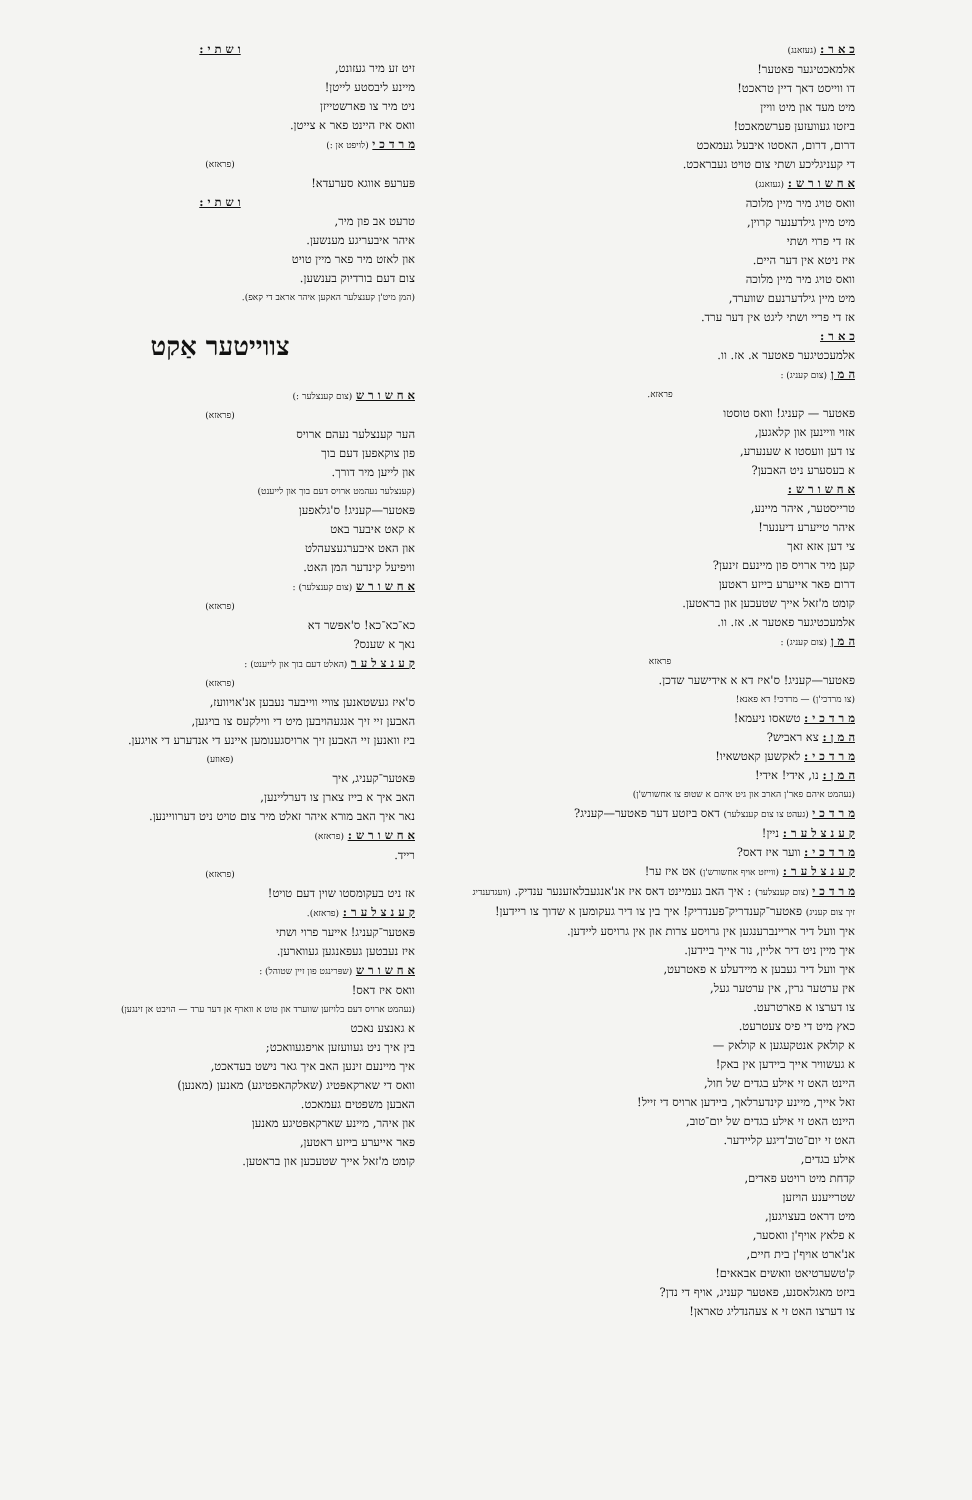ו ש ת י :
זיט זע מיר געזונט,
מיינע ליבסטע לייטן!
ניט מיר צו פארשטייזן
וואס איז היינט פאר א צייטן.
מ ר ד כ י (לויפט אן :)
(פראזא)
פּערעפּ אווגא סערעדא!
ו ש ת י :
טרעט אב פון מיר,
איהר איבעריגע מענשען.
און לאזט מיר פאר מיין טויט
צום דעם בורדיוק בענשען.
(המן מיט'ן קענצלער האקען איהר אראב די קאפ).
צווייטער אַקט
א ח ש ו ר ש (צום קענצלער :)
(פראזא)
הער קענצלער נעהם ארויס
פון צוקאפען דעם בוך
און לייען מיר דורך.
(קענצלער נעהמט ארויס דעם בוך און לייענט)
פּאטער—קעניג! ס'גלאפען
א קאט איבער באט
און האט איבערגעצעהלט
וויפיעל קינדער המן האט.
א ח ש ו ר ש (צום קענצלער) :
(פראזא)
כא־כא־כא! ס'אפשר דא
נאך א שענס?
ק ע נ צ ל ע ר (האלט דעם בוך און לייענט) :
(פראזא)
ס'איז געשטאנען צוויי ווייבער נעבען אנ'אויוועז,
האבען זיי זיך אנגעהויבען מיט די ווילקעס צו בויגען,
ביז וואנען זיי האבען זיך ארויסגענומען איינע די אנדערע די אויגען.
(פאוזע)
פּאטער־קעניג, איך
האב איך א בייז צארן צו דערליינען,
נאר איך האב מורא איהר זאלט מיר צום טויט ניט דערוויינען.
א ח ש ו ר ש : (פראזא)
רייד.
(פראזא)
אז ניט בעקומסטו שוין דעם טויט!
ק ע נ צ ל ע ר : (פראזא).
פּאטער־קעניג! אייער פרוי ושתי
איז נעבטען געפאנגען געווארען.
א ח ש ו ר ש (שפּרינגט פון זיין שטוהל) :
וואס איז דאס!
(נעהמט ארויס דעם בלויזען שווערד און טוט א ווארף אן דער ערד — הויבט אן זינגען)
א גאנצע נאכט
בין איך ניט געוועזען אויפגעוואכט;
איך מיינעם זינען האב איך גאר נישט בעדאכט,
וואס די שארקאפּטיג (שאלקהאפטיגע) מאנען (מאנען)
האבען משפטים געמאכט.
און איהר, מיינע שארקאפּטיגע מאנען
פאר אייערע בייזע ראטען,
קומט מ'זאל אייך שטעכען און בראטען.
כ א ר : (געזאנג)
אלמאכטיגער פאטער!
דו ווייסט דאך דיין טראכט!
מיט מעד און מיט וויין
ביזטו געוועזען פערשמאכט!
דרום, דרום, האסטו איבעל געמאכט
די קעניגליכע ושתי צום טויט געבראכט.
א ח ש ו ר ש : (געזאנג)
וואס טויג מיר מיין מלוכה
מיט מיין גילדענער קרוין,
אז די פרוי ושתי
איז ניטא אין דער היים.
וואס טויג מיר מיין מלוכה
מיט מיין גילדערנעם שווערד,
אז די פריי ושתי ליגט אין דער ערד.
כ א ר :
אלמעכטיגער פאטער א. אז. וו.
ה מ ן (צום קעניג) :
פראזא.
פאטער — קעניג! וואס טוסטו
אזוי וויינען און קלאגען,
צו דען וועסטו א שענערע,
א בעסערע ניט האבען?
א ח ש ו ר ש :
טרייסטער, איהר מיינע,
איהר טייערע דיענער!
צי דען אזא זאך
קען מיר ארויס פון מיינעם זינען?
דרום פאר אייערע בייזע ראטען
קומט מ'זאל אייך שטעכען און בראטען.
אלמעכטיגער פאטער א. אז. וו.
ה מ ן (צום קעניג) :
פראזא
פאטער—קעניג! ס'איז דא א אידישער שדכן.
(צו מרדכי'ן) — מרדכי! דא פאנא!
מ ר ד כ י : טשאסו ניעמא!
ה מ ן : צא ראביש?
מ ר ד כ י : לאקשען קאטשאיו!
ה מ ן : נו, אידי! אידי!
(נעהמט איהם פאר'ן הארב און גיט איהם א שטופ צו אחשורש'ן)
מ ר ד כ י (געהט צו צום קענצלער) דאס ביזטע דער פאטער—קעניג?
ק ע נ צ ל ע ר : ניין!
מ ר ד כ י : ווער איז דאס?
ק ע נ צ ל ע ר : (ווייזט אויף אחשורש'ן) אט איז ער!
מ ר ד כ י (צום קענצלער) : איך האב געמיינט דאס איז אנ'אנגעבלאזענער ענדיק. (וועגדענדיג זיך צום קעניג) פאטער־קענדריק־פענדריק! איך בין צו דיר געקומען א שדוך צו ריידען!
איך וועל דיר אריינברענגען אין גרויסע צרות און אין גרויסע ליידען.
איך מיין ניט דיר אליין, נור אייך ביידען.
איך וועל דיר געבען א מיידעלע א פאטרעט,
אין ערטער גרין, אין ערטער געל,
צו דערצו א פארטרעט.
כאץ מיט די פיס צעטרעט.
א קולאק אנטקעגען א קולאק —
א געשוויר אייך ביידען אין באק!
היינט האט זי אילע בגדים של חול,
זאל אייך, מיינע קינדערלאך, ביידען ארויס די זייל!
היינט האט זי אילע בגדים של יום־טוב,
האט זי יום־טוב'דיגע קליידער.
אילע בגדים,
קדחת מיט רויטע פאדים,
שטרייענע הויזען
מיט דראט בעצויגען,
א פלאץ אויף'ן וואסער,
אנ'ארט אויף'ן בית חיים,
ק'טשערטיאט וואשים אבאאים!
ביזט מאגלאסנע, פאטער קעניג, אויף די נדן?
צו דערצו האט זי א צעהנדליג טאראן!